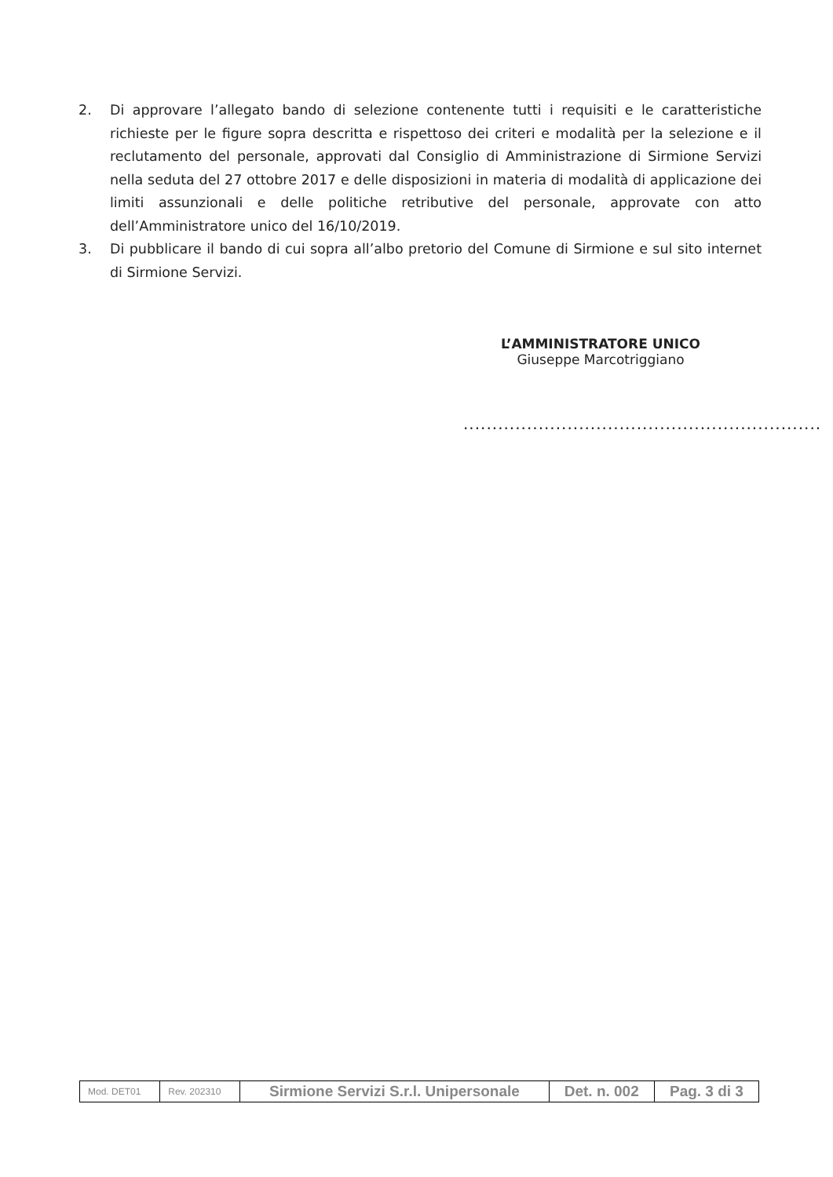2. Di approvare l’allegato bando di selezione contenente tutti i requisiti e le caratteristiche richieste per le figure sopra descritta e rispettoso dei criteri e modalità per la selezione e il reclutamento del personale, approvati dal Consiglio di Amministrazione di Sirmione Servizi nella seduta del 27 ottobre 2017 e delle disposizioni in materia di modalità di applicazione dei limiti assunzionali e delle politiche retributive del personale, approvate con atto dell’Amministratore unico del 16/10/2019.
3. Di pubblicare il bando di cui sopra all’albo pretorio del Comune di Sirmione e sul sito internet di Sirmione Servizi.
L’AMMINISTRATORE UNICO
Giuseppe Marcotriggiano
..............................................................
| Mod. DET01 | Rev. 202310 | Sirmione Servizi S.r.l. Unipersonale | Det. n. 002 | Pag. 3 di 3 |